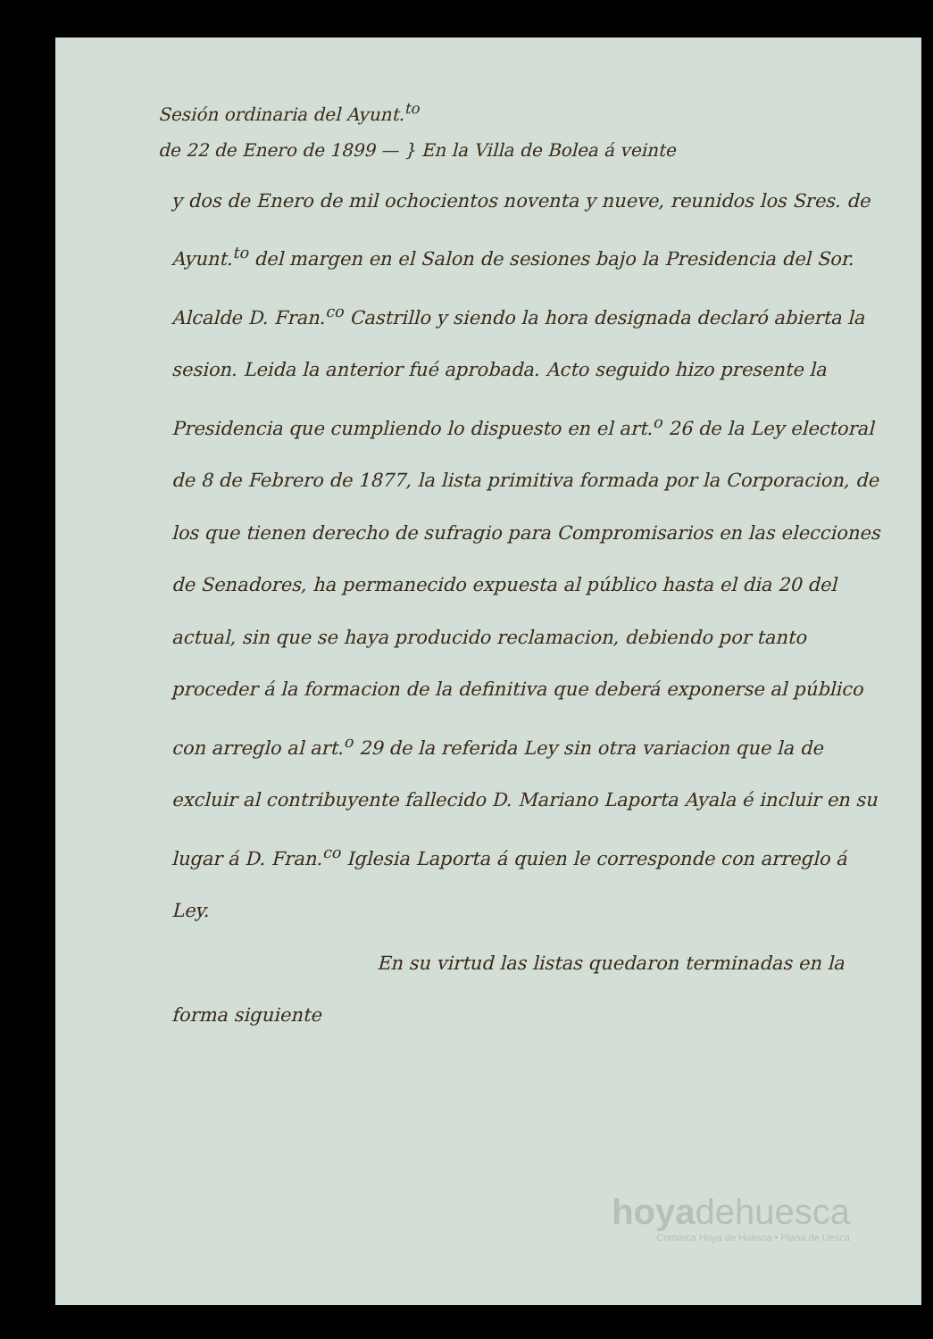Sesión ordinaria del Ayunt.<sup>to</sup>
de 22 de Enero de 1899 — } En la Villa de Bolea á veinte
y dos de Enero de mil ochocientos noventa y nueve, reunidos los Sres. de Ayunt.<sup>to</sup> del margen en el Salon de sesiones bajo la Presidencia del Sor. Alcalde D. Fran.<sup>co</sup> Castrillo y siendo la hora designada declaró abierta la sesion. Leida la anterior fué aprobada. Acto seguido hizo presente la Presidencia que cumpliendo lo dispuesto en el art.<sup>o</sup> 26 de la Ley electoral de 8 de Febrero de 1877, la lista primitiva formada por la Corporacion, de los que tienen derecho de sufragio para Compromisarios en las elecciones de Senadores, ha permanecido expuesta al público hasta el dia 20 del actual, sin que se haya producido reclamacion, debiendo por tanto proceder á la formacion de la definitiva que deberá exponerse al público con arreglo al art.<sup>o</sup> 29 de la referida Ley sin otra variacion que la de excluir al contribuyente fallecido D. Mariano Laporta Ayala é incluir en su lugar á D. Fran.<sup>co</sup> Iglesia Laporta á quien le corresponde con arreglo á Ley.
En su virtud las listas quedaron terminadas en la forma siguiente
hoya dehuesca
Comarca Hoya de Huesca • Plana de Uesca